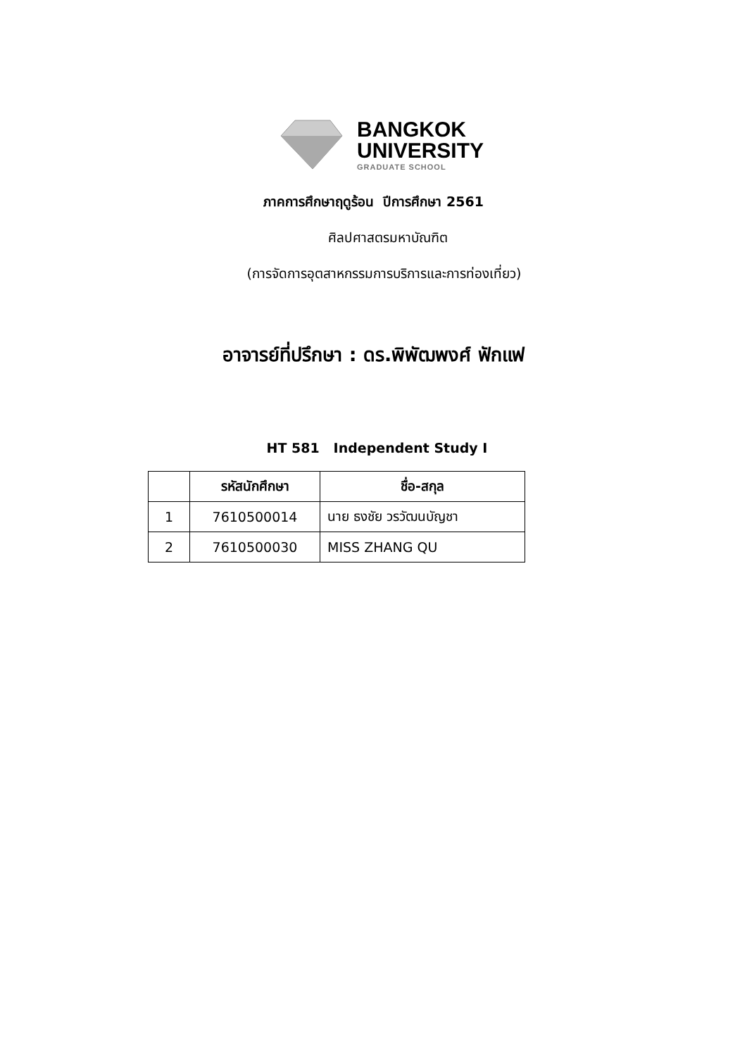BANGKOK
UNIVERSITY
GRADUATE SCHOOL
ภาคการศึกษาฤดูร้อน ปีการศึกษา 2561
ศิลปศาสตรมหาบัณฑิต
(การจัดการอุตสาหกรรมการบริการและการท่องเที่ยว)
อาจารย์ที่ปรึกษา : ดร.พิพัฒพงศ์ ฟักแฟ
HT 581 Independent Study I
| | รหัสนักศึกษา | ชื่อ-สกุล |
| --- | --- | --- |
| 1 | 7610500014 | นาย ธงชัย วรวัฒนบัญชา |
| 2 | 7610500030 | MISS ZHANG QU |